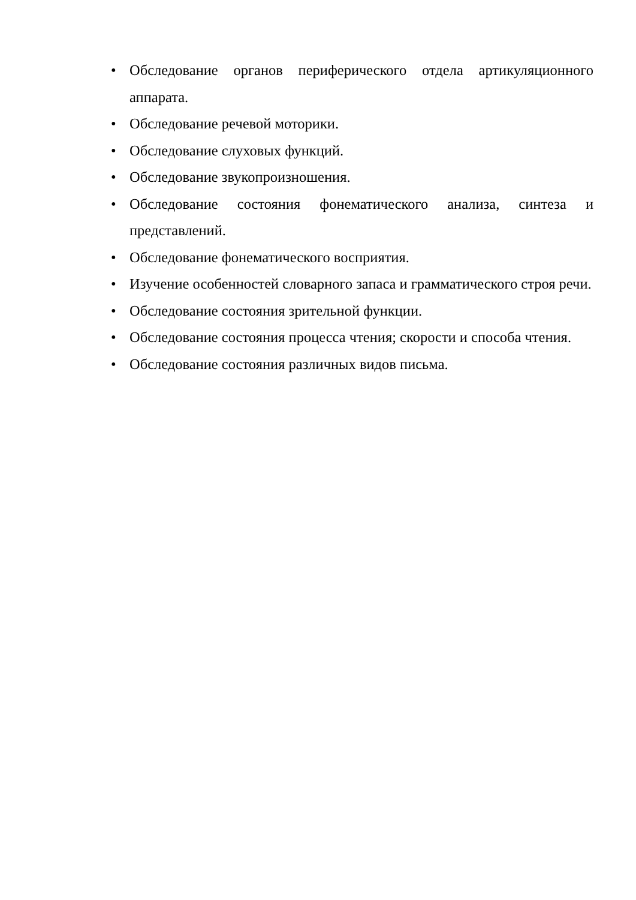• Обследование органов периферического отдела артикуляционного аппарата.
• Обследование речевой моторики.
• Обследование слуховых функций.
• Обследование звукопроизношения.
• Обследование состояния фонематического анализа, синтеза и представлений.
• Обследование фонематического восприятия.
• Изучение особенностей словарного запаса и грамматического строя речи.
• Обследование состояния зрительной функции.
• Обследование состояния процесса чтения; скорости и способа чтения.
• Обследование состояния различных видов письма.